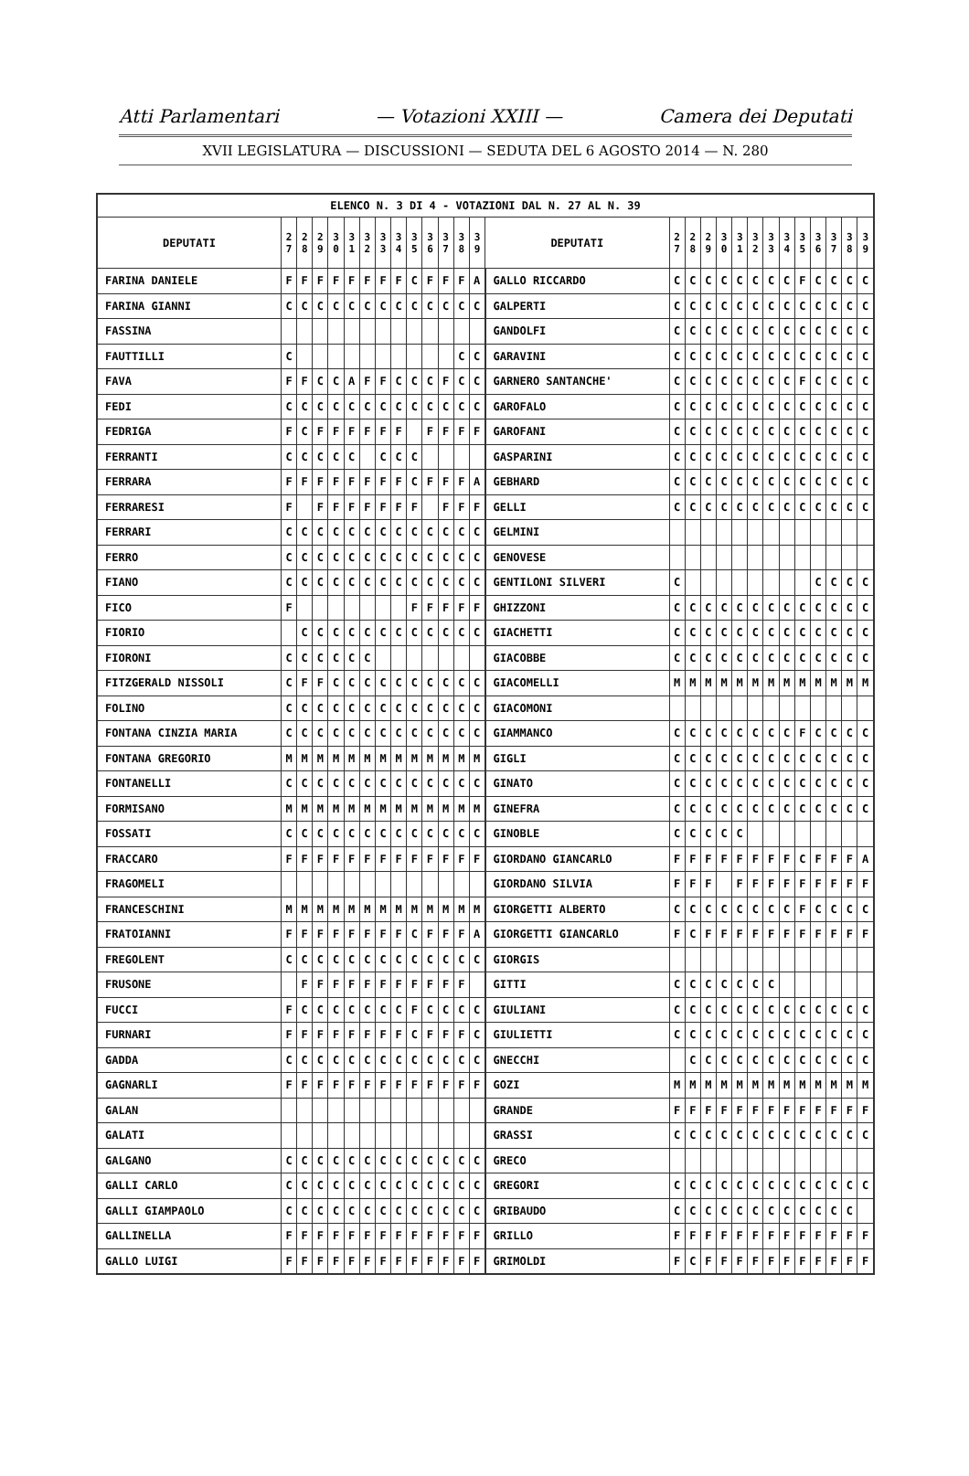Atti Parlamentari — Votazioni XXIII — Camera dei Deputati
XVII LEGISLATURA — DISCUSSIONI — SEDUTA DEL 6 AGOSTO 2014 — N. 280
| ELENCO N. 3 DI 4 - VOTAZIONI DAL N. 27 AL N. 39 | | | | | | | | | | | | | | | | | | | | | | | | | | | |
| --- | --- | --- | --- | --- | --- | --- | --- | --- | --- | --- | --- | --- | --- | --- | --- | --- | --- | --- | --- | --- | --- | --- | --- | --- | --- | --- | --- |
| DEPUTATI | 2 7 | 2 8 | 2 9 | 3 0 | 3 1 | 3 2 | 3 3 | 3 4 | 3 5 | 3 6 | 3 7 | 3 8 | 3 9 | DEPUTATI | 2 7 | 2 8 | 2 9 | 3 0 | 3 1 | 3 2 | 3 3 | 3 4 | 3 5 | 3 6 | 3 7 | 3 8 | 3 9 |
| FARINA DANIELE | F | F | F | F | F | F | F | F | C | F | F | F | A | GALLO RICCARDO | C | C | C | C | C | C | C | C | F | C | C | C | C |
| FARINA GIANNI | C | C | C | C | C | C | C | C | C | C | C | C | C | GALPERTI | C | C | C | C | C | C | C | C | C | C | C | C | C |
| FASSINA | | | | | | | | | | | | | | GANDOLFI | C | C | C | C | C | C | C | C | C | C | C | C | C |
| FAUTTILLI | C | | | | | | | | | | | C | C | GARAVINI | C | C | C | C | C | C | C | C | C | C | C | C | C |
| FAVA | F | F | C | C | A | F | F | C | C | C | F | C | C | GARNERO SANTANCHE' | C | C | C | C | C | C | C | C | F | C | C | C | C |
| FEDI | C | C | C | C | C | C | C | C | C | C | C | C | C | GAROFALO | C | C | C | C | C | C | C | C | C | C | C | C | C |
| FEDRIGA | F | C | F | F | F | F | F | F | | F | F | F | F | GAROFANI | C | C | C | C | C | C | C | C | C | C | C | C | C |
| FERRANTI | C | C | C | C | C | | C | C | C | | | | | GASPARINI | C | C | C | C | C | C | C | C | C | C | C | C | C |
| FERRARA | F | F | F | F | F | F | F | F | C | F | F | F | A | GEBHARD | C | C | C | C | C | C | C | C | C | C | C | C | C |
| FERRARESI | F | | F | F | F | F | F | F | F | | F | F | F | GELLI | C | C | C | C | C | C | C | C | C | C | C | C | C |
| FERRARI | C | C | C | C | C | C | C | C | C | C | C | C | C | GELMINI | | | | | | | | | | | | | |
| FERRO | C | C | C | C | C | C | C | C | C | C | C | C | C | GENOVESE | | | | | | | | | | | | | |
| FIANO | C | C | C | C | C | C | C | C | C | C | C | C | C | GENTILONI SILVERI | C | | | | | | | | | C | C | C | C |
| FICO | F | | | | | | | | F | F | F | F | F | GHIZZONI | C | C | C | C | C | C | C | C | C | C | C | C | C |
| FIORIO | | C | C | C | C | C | C | C | C | C | C | C | C | GIACHETTI | C | C | C | C | C | C | C | C | C | C | C | C | C |
| FIORONI | C | C | C | C | C | C | | | | | | | | GIACOBBE | C | C | C | C | C | C | C | C | C | C | C | C | C |
| FITZGERALD NISSOLI | C | F | F | C | C | C | C | C | C | C | C | C | C | GIACOMELLI | M | M | M | M | M | M | M | M | M | M | M | M | M |
| FOLINO | C | C | C | C | C | C | C | C | C | C | C | C | C | GIACOMONI | | | | | | | | | | | | | |
| FONTANA CINZIA MARIA | C | C | C | C | C | C | C | C | C | C | C | C | C | GIAMMANCO | C | C | C | C | C | C | C | C | F | C | C | C | C |
| FONTANA GREGORIO | M | M | M | M | M | M | M | M | M | M | M | M | M | GIGLI | C | C | C | C | C | C | C | C | C | C | C | C | C |
| FONTANELLI | C | C | C | C | C | C | C | C | C | C | C | C | C | GINATO | C | C | C | C | C | C | C | C | C | C | C | C | C |
| FORMISANO | M | M | M | M | M | M | M | M | M | M | M | M | M | GINEFRA | C | C | C | C | C | C | C | C | C | C | C | C | C |
| FOSSATI | C | C | C | C | C | C | C | C | C | C | C | C | C | GINOBLE | C | C | C | C | C | | | | | | | | |
| FRACCARO | F | F | F | F | F | F | F | F | F | F | F | F | F | GIORDANO GIANCARLO | F | F | F | F | F | F | F | F | C | F | F | F | A |
| FRAGOMELI | | | | | | | | | | | | | | GIORDANO SILVIA | F | F | F | | F | F | F | F | F | F | F | F | F |
| FRANCESCHINI | M | M | M | M | M | M | M | M | M | M | M | M | M | GIORGETTI ALBERTO | C | C | C | C | C | C | C | C | F | C | C | C | C |
| FRATOIANNI | F | F | F | F | F | F | F | F | C | F | F | F | A | GIORGETTI GIANCARLO | F | C | F | F | F | F | F | F | F | F | F | F | F |
| FREGOLENT | C | C | C | C | C | C | C | C | C | C | C | C | C | GIORGIS | | | | | | | | | | | | | |
| FRUSONE | | F | F | F | F | F | F | F | F | F | F | F | | GITTI | C | C | C | C | C | C | C | | | | | | |
| FUCCI | F | C | C | C | C | C | C | C | F | C | C | C | C | GIULIANI | C | C | C | C | C | C | C | C | C | C | C | C | C |
| FURNARI | F | F | F | F | F | F | F | F | C | F | F | F | C | GIULIETTI | C | C | C | C | C | C | C | C | C | C | C | C | C |
| GADDA | C | C | C | C | C | C | C | C | C | C | C | C | C | GNECCHI | | C | C | C | C | C | C | C | C | C | C | C | C |
| GAGNARLI | F | F | F | F | F | F | F | F | F | F | F | F | F | GOZI | M | M | M | M | M | M | M | M | M | M | M | M | M |
| GALAN | | | | | | | | | | | | | | GRANDE | F | F | F | F | F | F | F | F | F | F | F | F | F |
| GALATI | | | | | | | | | | | | | | GRASSI | C | C | C | C | C | C | C | C | C | C | C | C | C |
| GALGANO | C | C | C | C | C | C | C | C | C | C | C | C | C | GRECO | | | | | | | | | | | | | |
| GALLI CARLO | C | C | C | C | C | C | C | C | C | C | C | C | C | GREGORI | C | C | C | C | C | C | C | C | C | C | C | C | C |
| GALLI GIAMPAOLO | C | C | C | C | C | C | C | C | C | C | C | C | C | GRIBAUDO | C | C | C | C | C | C | C | C | C | C | C | C | |
| GALLINELLA | F | F | F | F | F | F | F | F | F | F | F | F | F | GRILLO | F | F | F | F | F | F | F | F | F | F | F | F | F |
| GALLO LUIGI | F | F | F | F | F | F | F | F | F | F | F | F | F | GRIMOLDI | F | C | F | F | F | F | F | F | F | F | F | F | F |